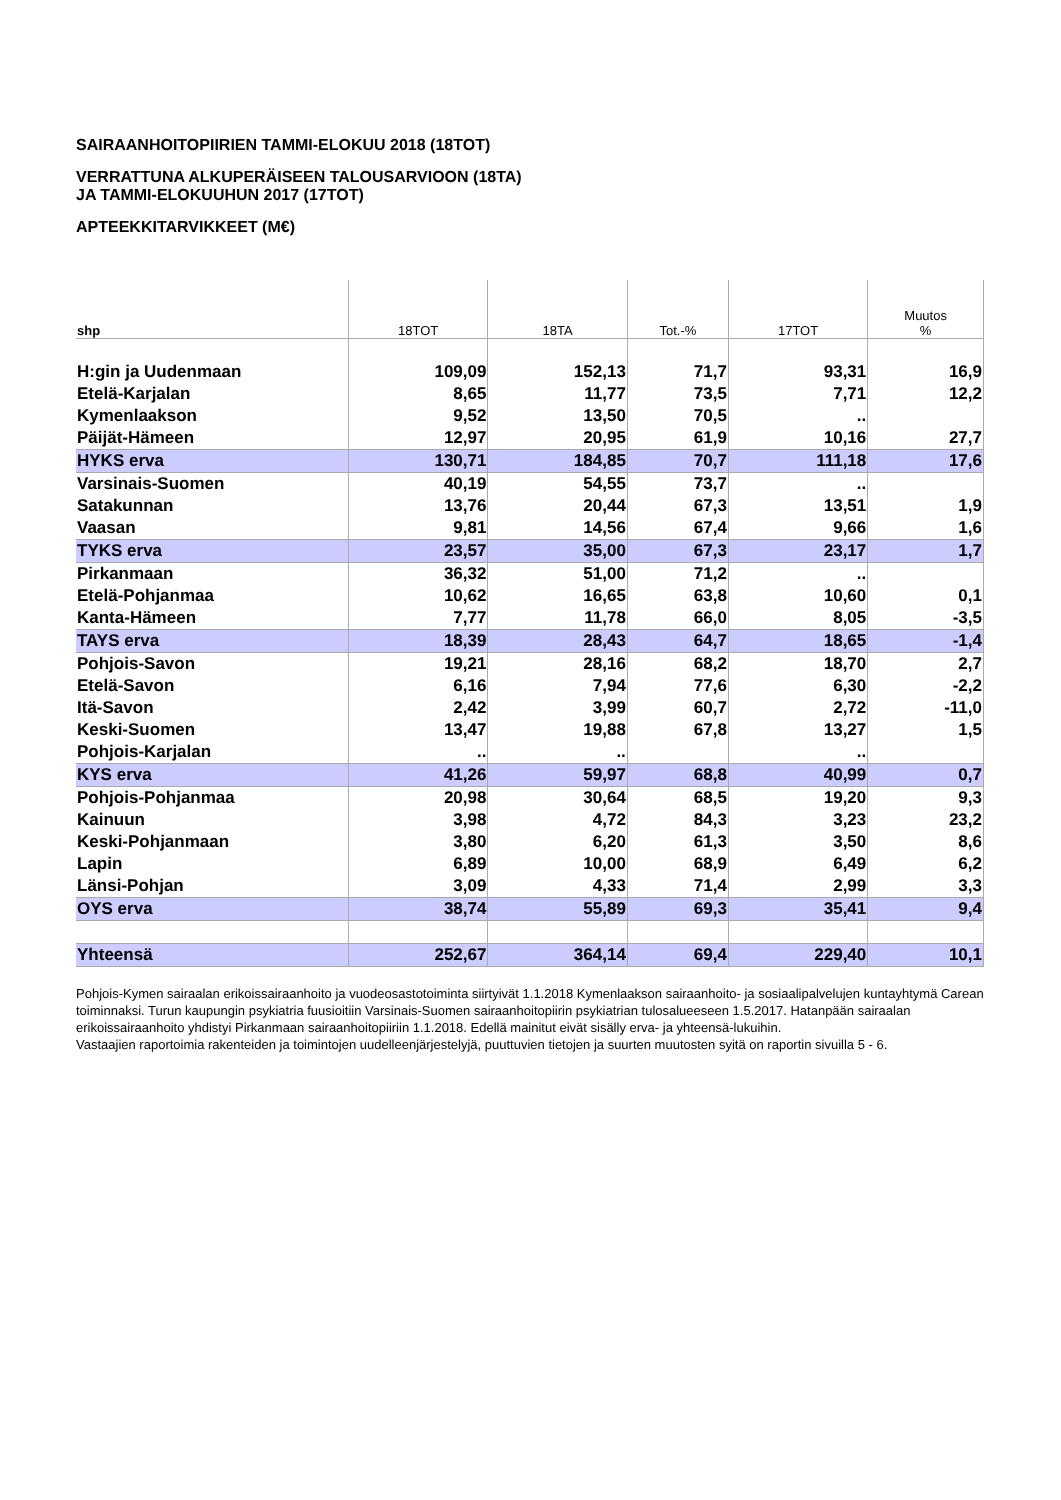SAIRAANHOITOPIIRIEN TAMMI-ELOKUU 2018 (18TOT)
VERRATTUNA ALKUPERÄISEEN TALOUSARVIOON (18TA)
JA TAMMI-ELOKUUHUN 2017 (17TOT)
APTEEKKITARVIKKEET (M€)
| shp | 18TOT | 18TA | Tot.-% | 17TOT | Muutos % |
| --- | --- | --- | --- | --- | --- |
| H:gin ja Uudenmaan | 109,09 | 152,13 | 71,7 | 93,31 | 16,9 |
| Etelä-Karjalan | 8,65 | 11,77 | 73,5 | 7,71 | 12,2 |
| Kymenlaakson | 9,52 | 13,50 | 70,5 | .. | |
| Päijät-Hämeen | 12,97 | 20,95 | 61,9 | 10,16 | 27,7 |
| HYKS erva | 130,71 | 184,85 | 70,7 | 111,18 | 17,6 |
| Varsinais-Suomen | 40,19 | 54,55 | 73,7 | .. | |
| Satakunnan | 13,76 | 20,44 | 67,3 | 13,51 | 1,9 |
| Vaasan | 9,81 | 14,56 | 67,4 | 9,66 | 1,6 |
| TYKS erva | 23,57 | 35,00 | 67,3 | 23,17 | 1,7 |
| Pirkanmaan | 36,32 | 51,00 | 71,2 | .. | |
| Etelä-Pohjanmaa | 10,62 | 16,65 | 63,8 | 10,60 | 0,1 |
| Kanta-Hämeen | 7,77 | 11,78 | 66,0 | 8,05 | -3,5 |
| TAYS erva | 18,39 | 28,43 | 64,7 | 18,65 | -1,4 |
| Pohjois-Savon | 19,21 | 28,16 | 68,2 | 18,70 | 2,7 |
| Etelä-Savon | 6,16 | 7,94 | 77,6 | 6,30 | -2,2 |
| Itä-Savon | 2,42 | 3,99 | 60,7 | 2,72 | -11,0 |
| Keski-Suomen | 13,47 | 19,88 | 67,8 | 13,27 | 1,5 |
| Pohjois-Karjalan | .. | .. | | .. | |
| KYS erva | 41,26 | 59,97 | 68,8 | 40,99 | 0,7 |
| Pohjois-Pohjanmaa | 20,98 | 30,64 | 68,5 | 19,20 | 9,3 |
| Kainuun | 3,98 | 4,72 | 84,3 | 3,23 | 23,2 |
| Keski-Pohjanmaan | 3,80 | 6,20 | 61,3 | 3,50 | 8,6 |
| Lapin | 6,89 | 10,00 | 68,9 | 6,49 | 6,2 |
| Länsi-Pohjan | 3,09 | 4,33 | 71,4 | 2,99 | 3,3 |
| OYS erva | 38,74 | 55,89 | 69,3 | 35,41 | 9,4 |
| Yhteensä | 252,67 | 364,14 | 69,4 | 229,40 | 10,1 |
Pohjois-Kymen sairaalan erikoissairaanhoito ja vuodeosastotoiminta siirtyivät 1.1.2018 Kymenlaakson sairaanhoito- ja sosiaalipalvelujen kuntayhtymä Carean toiminnaksi. Turun kaupungin psykiatria fuusioitiin Varsinais-Suomen sairaanhoitopiirin psykiatrian tulosalueeseen 1.5.2017. Hatanpään sairaalan erikoissairaanhoito yhdistyi Pirkanmaan sairaanhoitopiiriin 1.1.2018. Edellä mainitut eivät sisälly erva- ja yhteensä-lukuihin.
Vastaajien raportoimia rakenteiden ja toimintojen uudelleenjärjestelyjä, puuttuvien tietojen ja suurten muutosten syitä on raportin sivuilla 5 - 6.